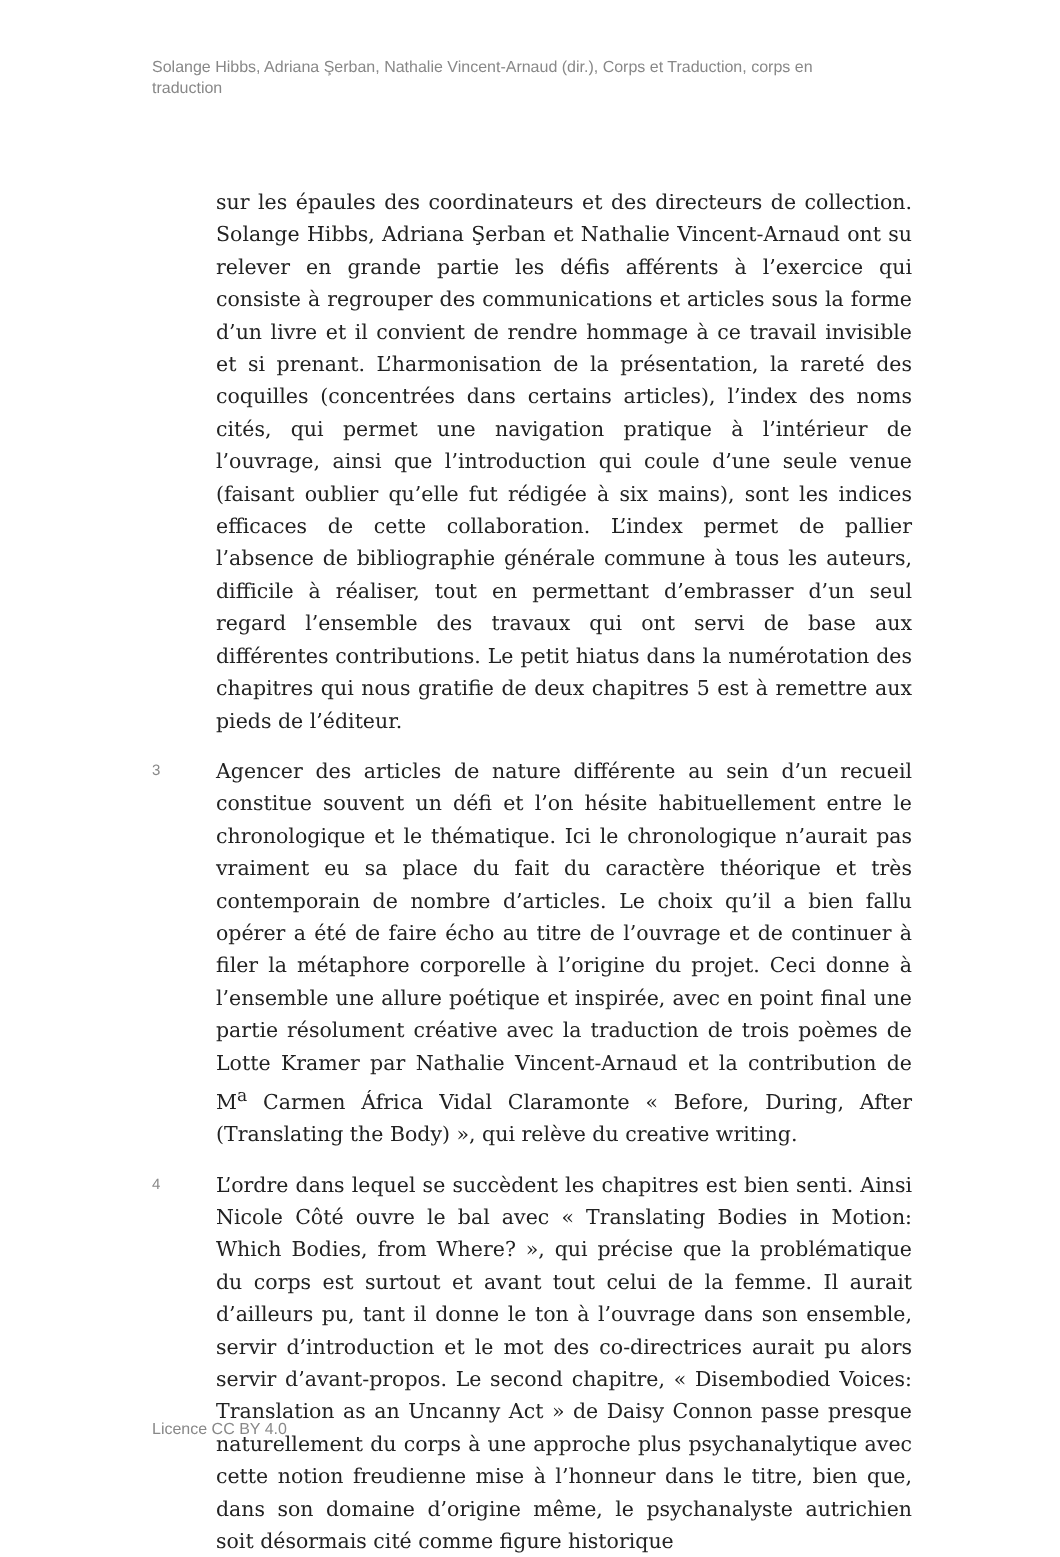Solange Hibbs, Adriana Şerban, Nathalie Vincent-Arnaud (dir.), Corps et Traduction, corps en traduction
sur les épaules des coordinateurs et des directeurs de collection. Solange Hibbs, Adriana Şerban et Nathalie Vincent-Arnaud ont su relever en grande partie les défis afférents à l’exercice qui consiste à regrouper des communications et articles sous la forme d’un livre et il convient de rendre hommage à ce travail invisible et si prenant. L’harmonisation de la présentation, la rareté des coquilles (concentrées dans certains articles), l’index des noms cités, qui permet une navigation pratique à l’intérieur de l’ouvrage, ainsi que l’introduction qui coule d’une seule venue (faisant oublier qu’elle fut rédigée à six mains), sont les indices efficaces de cette collaboration. L’index permet de pallier l’absence de bibliographie générale commune à tous les auteurs, difficile à réaliser, tout en permettant d’embrasser d’un seul regard l’ensemble des travaux qui ont servi de base aux différentes contributions. Le petit hiatus dans la numérotation des chapitres qui nous gratifie de deux chapitres 5 est à remettre aux pieds de l’éditeur.
3
Agencer des articles de nature différente au sein d’un recueil constitue souvent un défi et l’on hésite habituellement entre le chronologique et le thématique. Ici le chronologique n’aurait pas vraiment eu sa place du fait du caractère théorique et très contemporain de nombre d’articles. Le choix qu’il a bien fallu opérer a été de faire écho au titre de l’ouvrage et de continuer à filer la métaphore corporelle à l’origine du projet. Ceci donne à l’ensemble une allure poétique et inspirée, avec en point final une partie résolument créative avec la traduction de trois poèmes de Lotte Kramer par Nathalie Vincent-Arnaud et la contribution de M<sup>a</sup> Carmen África Vidal Claramonte « Before, During, After (Translating the Body) », qui relève du creative writing.
4
L’ordre dans lequel se succèdent les chapitres est bien senti. Ainsi Nicole Côté ouvre le bal avec « Translating Bodies in Motion: Which Bodies, from Where? », qui précise que la problématique du corps est surtout et avant tout celui de la femme. Il aurait d’ailleurs pu, tant il donne le ton à l’ouvrage dans son ensemble, servir d’introduction et le mot des co-directrices aurait pu alors servir d’avant-propos. Le second chapitre, « Disembodied Voices: Translation as an Uncanny Act » de Daisy Connon passe presque naturellement du corps à une approche plus psychanalytique avec cette notion freudienne mise à l’honneur dans le titre, bien que, dans son domaine d’origine même, le psychanalyste autrichien soit désormais cité comme figure historique
Licence CC BY 4.0